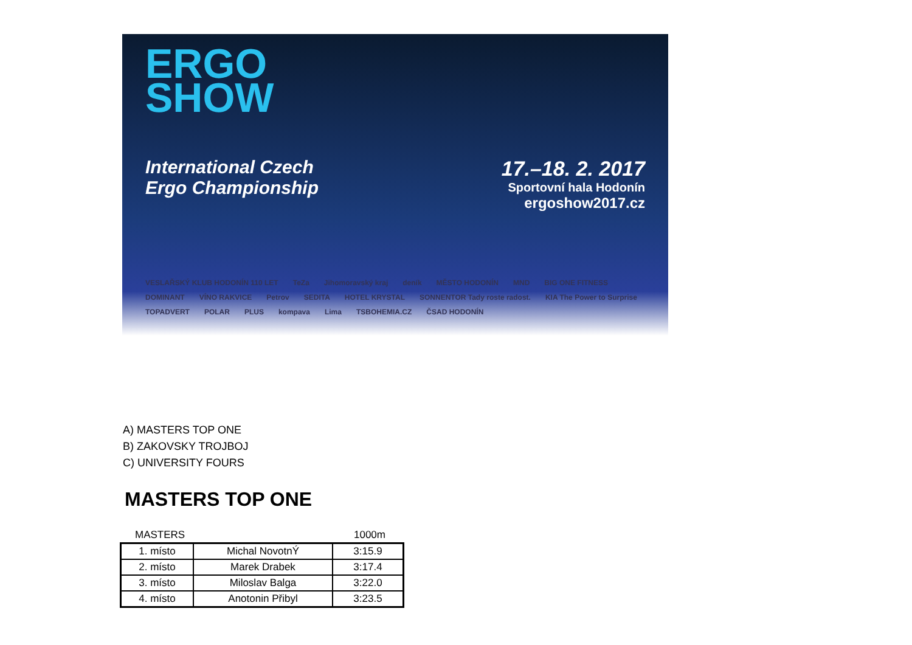ERGO
SHOW
International Czech
Ergo Championship
17.–18. 2. 2017
Sportovní hala Hodonín
ergoshow2017.cz
VESLAŘSKÝ KLUB HODONÍN 110 LET TeZa Jihomoravský kraj deník MĚSTO HODONÍN MND BIG ONE FITNESS DOMINANT VÍNO RAKVICE Petrov SEDITA HOTEL KRYSTAL SONNENTOR Tady roste radost. KIA The Power to Surprise TOPADVERT POLAR PLUS kompava Lima TSBOHEMIA.CZ ČSAD HODONÍN
A) MASTERS TOP ONE
B) ZAKOVSKY TROJBOJ
C) UNIVERSITY FOURS
MASTERS TOP ONE
MASTERS 1000m
| 1. místo | Michal NovotnÝ | 3:15.9 |
| 2. místo | Marek Drabek | 3:17.4 |
| 3. místo | Miloslav Balga | 3:22.0 |
| 4. místo | Anotonin Přibyl | 3:23.5 |